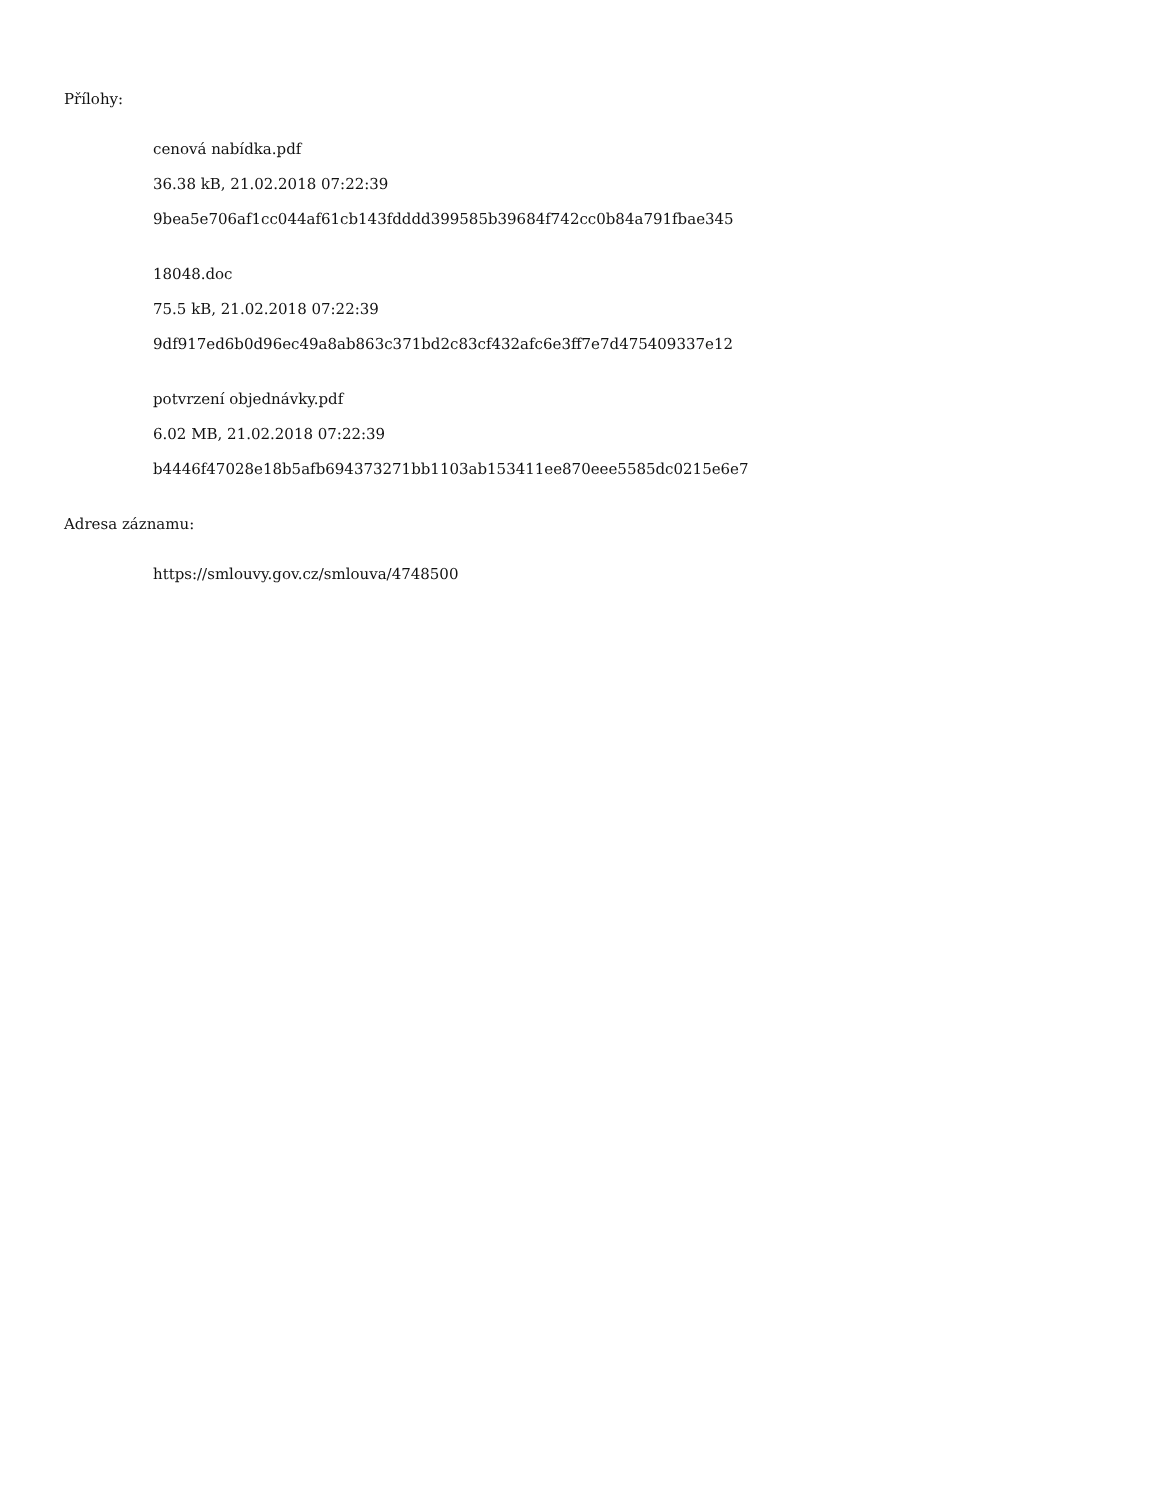Přílohy:
cenová nabídka.pdf
36.38 kB, 21.02.2018 07:22:39
9bea5e706af1cc044af61cb143fdddd399585b39684f742cc0b84a791fbae345
18048.doc
75.5 kB, 21.02.2018 07:22:39
9df917ed6b0d96ec49a8ab863c371bd2c83cf432afc6e3ff7e7d475409337e12
potvrzení objednávky.pdf
6.02 MB, 21.02.2018 07:22:39
b4446f47028e18b5afb694373271bb1103ab153411ee870eee5585dc0215e6e7
Adresa záznamu:
https://smlouvy.gov.cz/smlouva/4748500